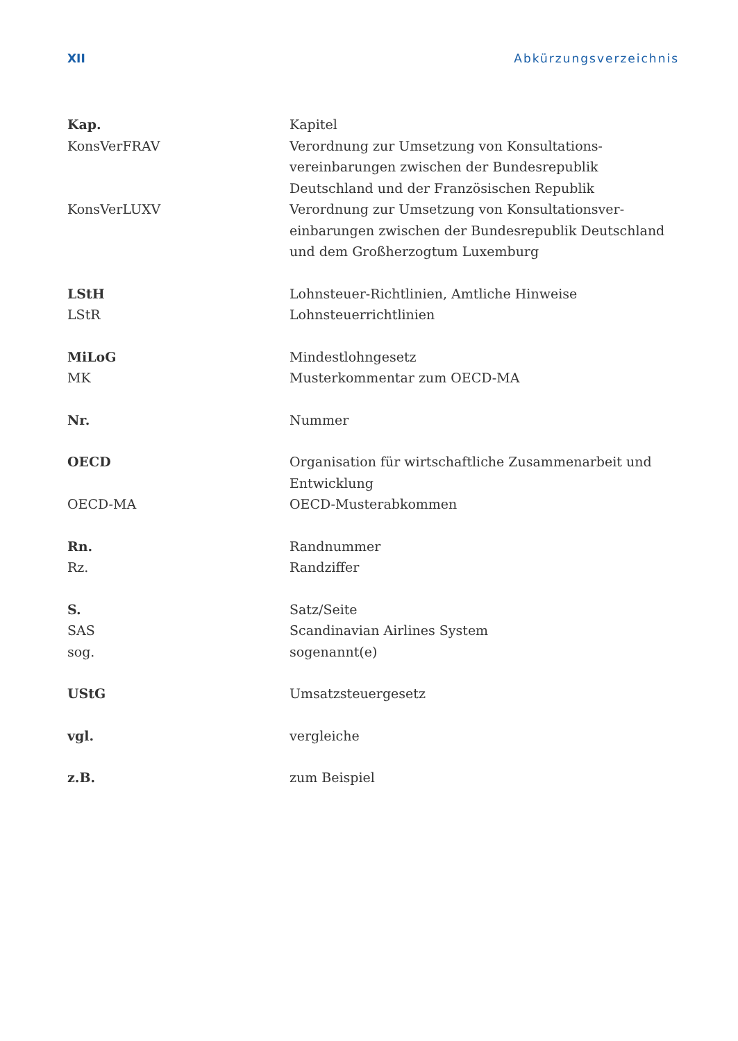XII Abkürzungsverzeichnis
| Kap. | Kapitel |
| KonsVerFRAV | Verordnung zur Umsetzung von Konsultations- vereinbarungen zwischen der Bundesrepublik Deutschland und der Französischen Republik |
| KonsVerLUXV | Verordnung zur Umsetzung von Konsultationsver- einbarungen zwischen der Bundesrepublik Deutschland und dem Großherzogtum Luxemburg |
| LStH | Lohnsteuer-Richtlinien, Amtliche Hinweise |
| LStR | Lohnsteuerrichtlinien |
| MiLoG | Mindestlohngesetz |
| MK | Musterkommentar zum OECD-MA |
| Nr. | Nummer |
| OECD | Organisation für wirtschaftliche Zusammenarbeit und Entwicklung |
| OECD-MA | OECD-Musterabkommen |
| Rn. | Randnummer |
| Rz. | Randziffer |
| S. | Satz/Seite |
| SAS | Scandinavian Airlines System |
| sog. | sogenannt(e) |
| UStG | Umsatzsteuergesetz |
| vgl. | vergleiche |
| z.B. | zum Beispiel |